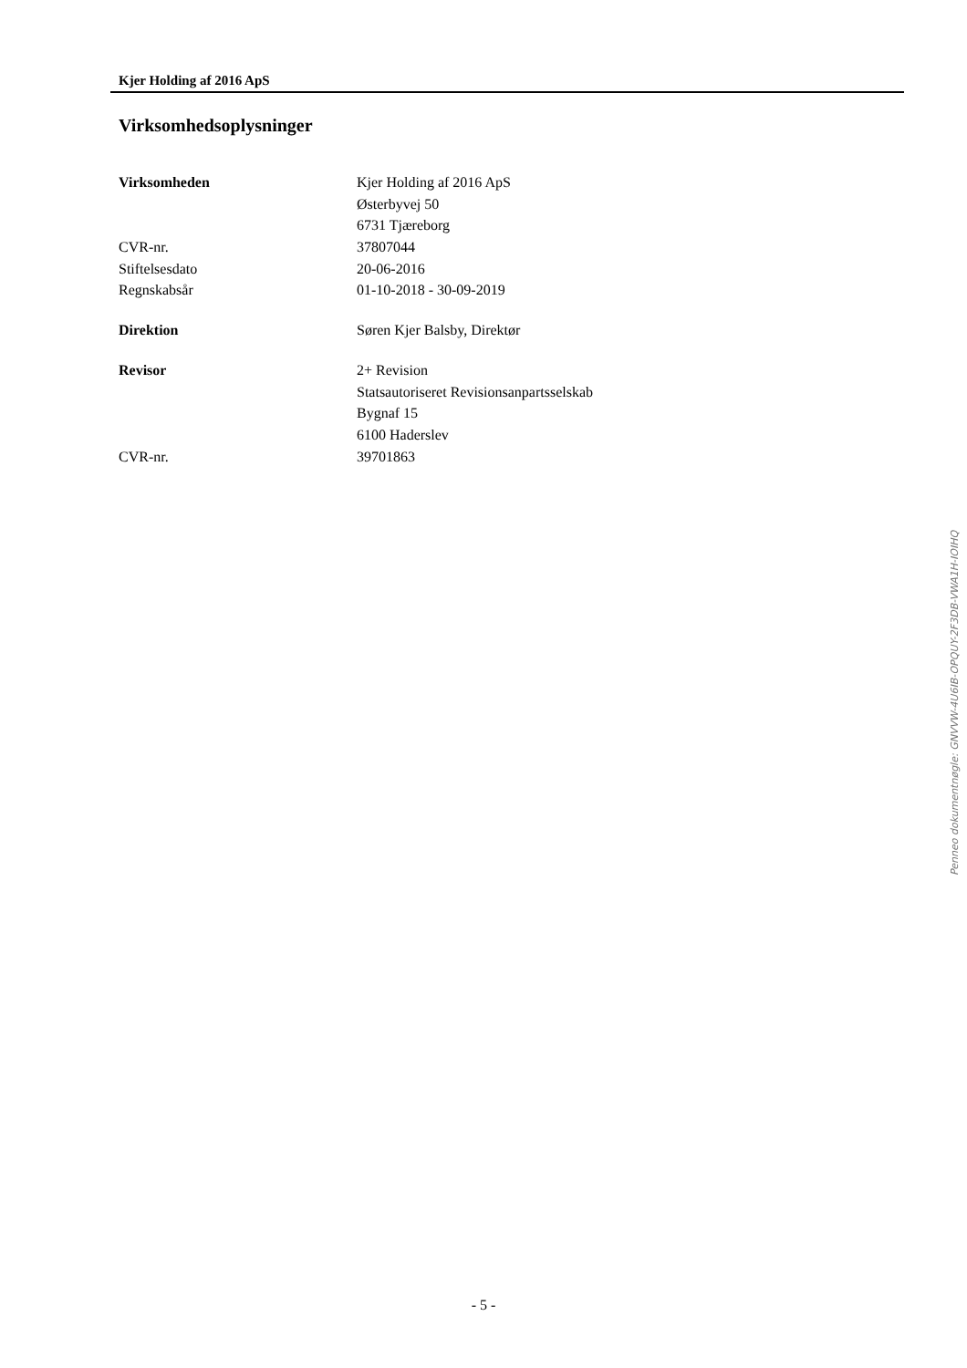Kjer Holding af 2016 ApS
Virksomhedsoplysninger
| Virksomheden | Kjer Holding af 2016 ApS |
| | Østerbyvej 50 |
| | 6731 Tjæreborg |
| CVR-nr. | 37807044 |
| Stiftelsesdato | 20-06-2016 |
| Regnskabsår | 01-10-2018 - 30-09-2019 |
| Direktion | Søren Kjer Balsby, Direktør |
| Revisor | 2+ Revision |
| | Statsautoriseret Revisionsanpartsselskab |
| | Bygnaf 15 |
| | 6100 Haderslev |
| CVR-nr. | 39701863 |
Penneo dokumentnøgle: GNVVW-4U6IB-OPQUY-2F3DB-VWA1H-IOIHQ
- 5 -